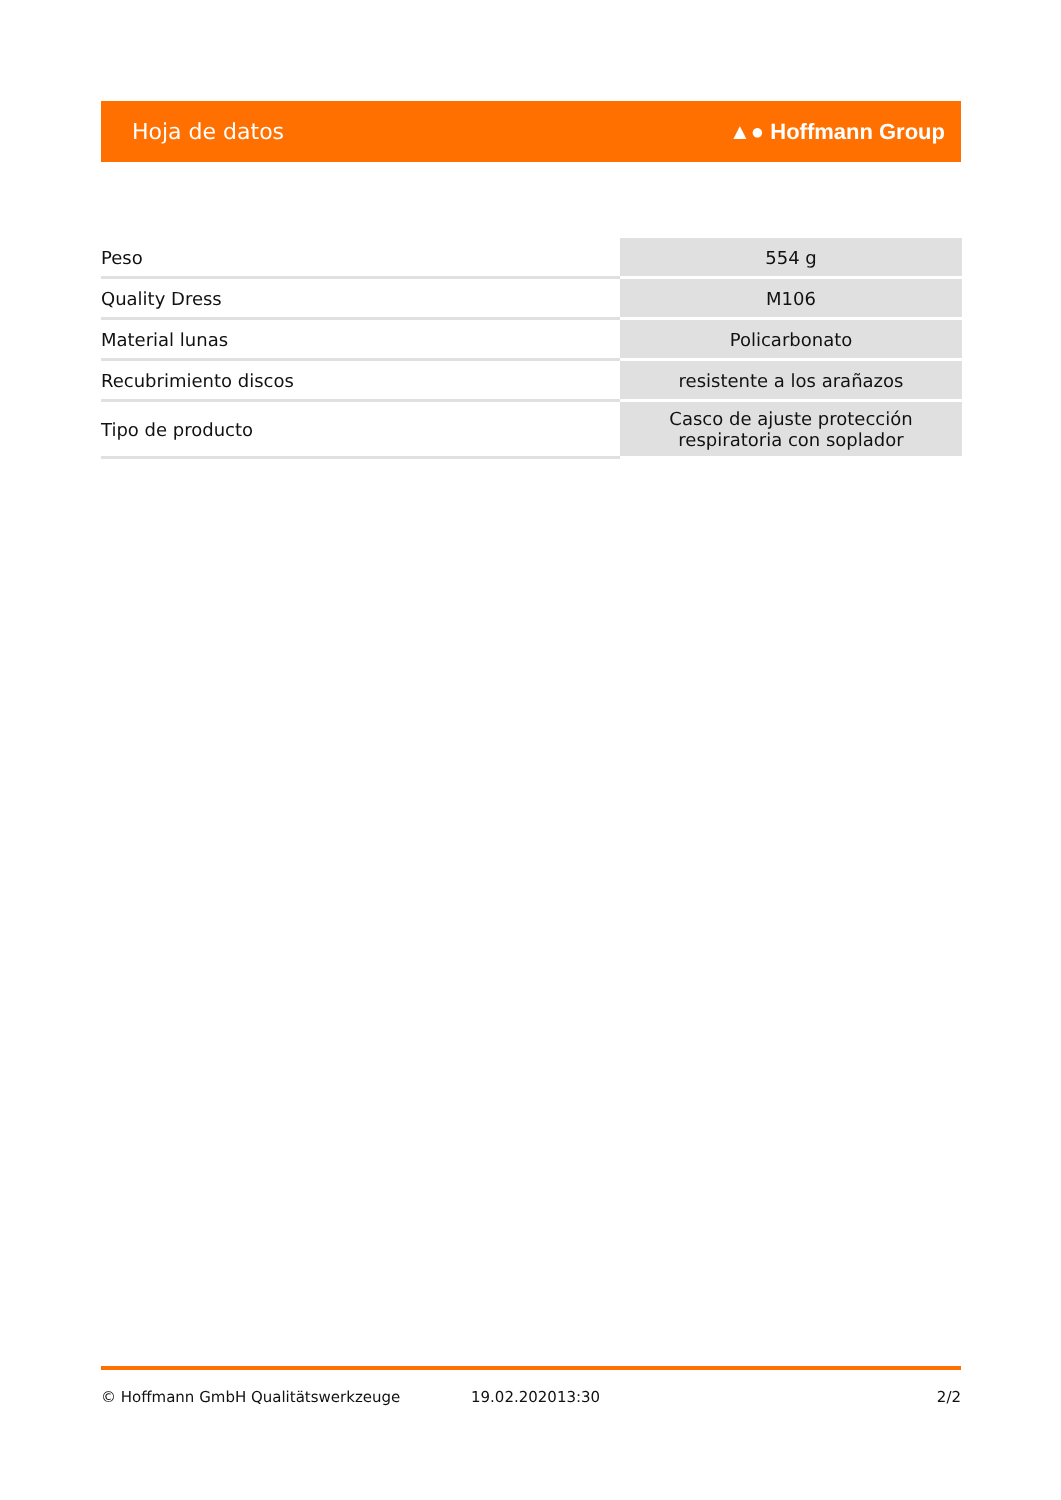Hoja de datos ▲● Hoffmann Group
| Peso | 554 g |
| Quality Dress | M106 |
| Material lunas | Policarbonato |
| Recubrimiento discos | resistente a los arañazos |
| Tipo de producto | Casco de ajuste protección respiratoria con soplador |
© Hoffmann GmbH Qualitätswerkzeuge 19.02.202013:30 2/2